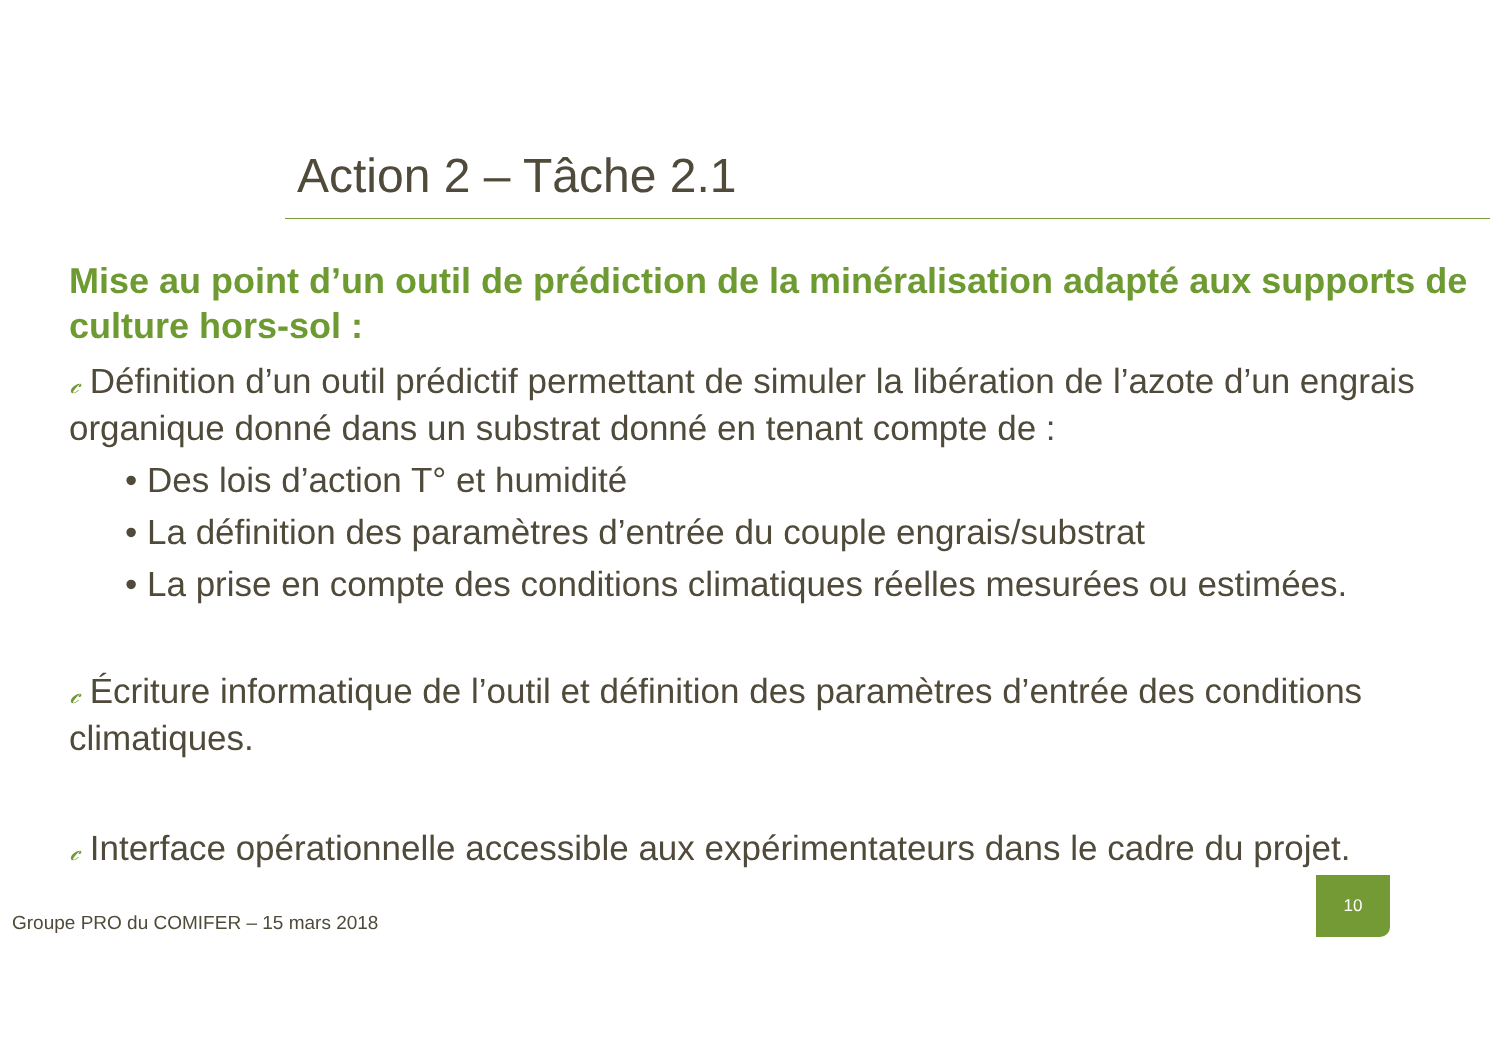Action 2 – Tâche 2.1
Mise au point d’un outil de prédiction de la minéralisation adapté aux supports de culture hors-sol :
𝒸 Définition d’un outil prédictif permettant de simuler la libération de l’azote d’un engrais organique donné dans un substrat donné en tenant compte de :
• Des lois d’action T° et humidité
• La définition des paramètres d’entrée du couple engrais/substrat
• La prise en compte des conditions climatiques réelles mesurées ou estimées.
𝒸 Écriture informatique de l’outil et définition des paramètres d’entrée des conditions climatiques.
𝒸 Interface opérationnelle accessible aux expérimentateurs dans le cadre du projet.
Groupe PRO du COMIFER – 15 mars 2018
10